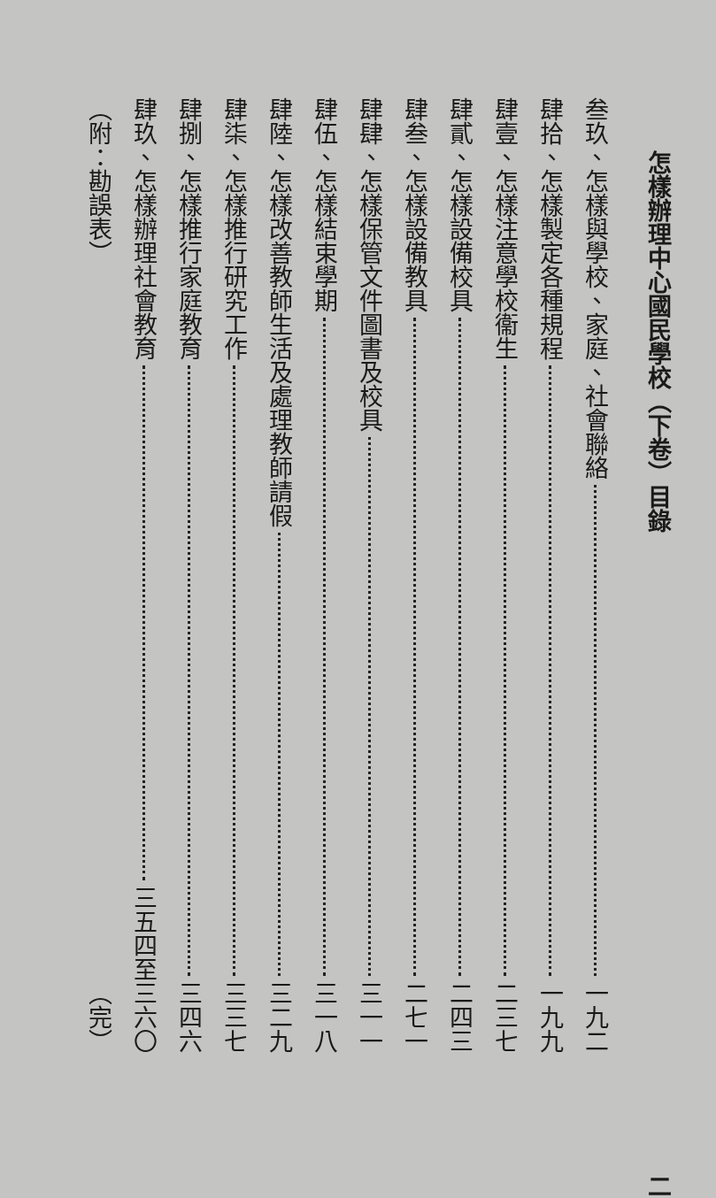怎樣辦理中心國民學校（下卷）目錄 二
叁玖、怎樣與學校、家庭、社會聯絡 一九二
肆拾、怎樣製定各種規程 一九九
肆壹、怎樣注意學校衞生 二三七
肆貳、怎樣設備校具 二四三
肆叁、怎樣設備教具 二七一
肆肆、怎樣保管文件圖書及校具 三一一
肆伍、怎樣結束學期 三一八
肆陸、怎樣改善教師生活及處理教師請假 三二九
肆柒、怎樣推行研究工作 三三七
肆捌、怎樣推行家庭教育 三四六
肆玖、怎樣辦理社會教育 三五四至三六〇
（附：勘誤表） （完）